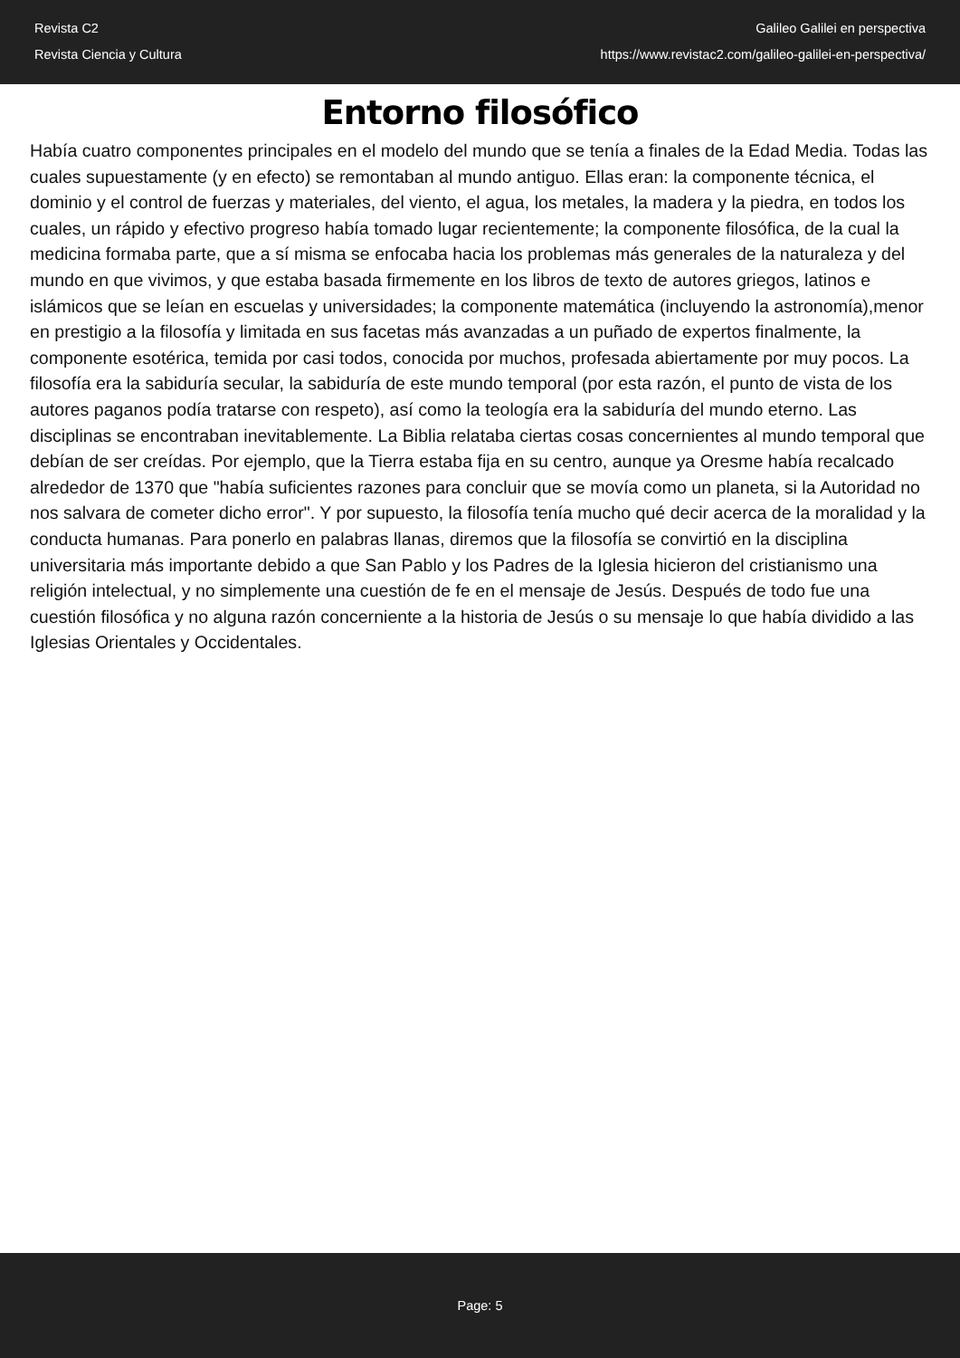Revista C2
Revista Ciencia y Cultura
Galileo Galilei en perspectiva
https://www.revistac2.com/galileo-galilei-en-perspectiva/
Entorno filosófico
Había cuatro componentes principales en el modelo del mundo que se tenía a finales de la Edad Media. Todas las cuales supuestamente (y en efecto) se remontaban al mundo antiguo. Ellas eran: la componente técnica, el dominio y el control de fuerzas y materiales, del viento, el agua, los metales, la madera y la piedra, en todos los cuales, un rápido y efectivo progreso había tomado lugar recientemente; la componente filosófica, de la cual la medicina formaba parte, que a sí misma se enfocaba hacia los problemas más generales de la naturaleza y del mundo en que vivimos, y que estaba basada firmemente en los libros de texto de autores griegos, latinos e islámicos que se leían en escuelas y universidades; la componente matemática (incluyendo la astronomía),menor en prestigio a la filosofía y limitada en sus facetas más avanzadas a un puñado de expertos finalmente, la componente esotérica, temida por casi todos, conocida por muchos, profesada abiertamente por muy pocos. La filosofía era la sabiduría secular, la sabiduría de este mundo temporal (por esta razón, el punto de vista de los autores paganos podía tratarse con respeto), así como la teología era la sabiduría del mundo eterno. Las disciplinas se encontraban inevitablemente. La Biblia relataba ciertas cosas concernientes al mundo temporal que debían de ser creídas. Por ejemplo, que la Tierra estaba fija en su centro, aunque ya Oresme había recalcado alrededor de 1370 que "había suficientes razones para concluir que se movía como un planeta, si la Autoridad no nos salvara de cometer dicho error". Y por supuesto, la filosofía tenía mucho qué decir acerca de la moralidad y la conducta humanas. Para ponerlo en palabras llanas, diremos que la filosofía se convirtió en la disciplina universitaria más importante debido a que San Pablo y los Padres de la Iglesia hicieron del cristianismo una religión intelectual, y no simplemente una cuestión de fe en el mensaje de Jesús. Después de todo fue una cuestión filosófica y no alguna razón concerniente a la historia de Jesús o su mensaje lo que había dividido a las Iglesias Orientales y Occidentales.
Page: 5